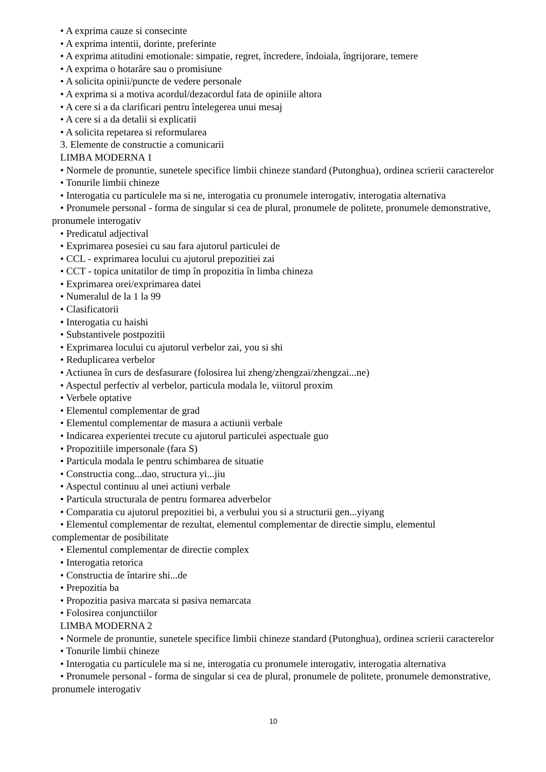• A exprima cauze si consecinte
• A exprima intentii, dorinte, preferinte
• A exprima atitudini emotionale: simpatie, regret, încredere, îndoiala, îngrijorare, temere
• A exprima o hotarâre sau o promisiune
• A solicita opinii/puncte de vedere personale
• A exprima si a motiva acordul/dezacordul fata de opiniile altora
• A cere si a da clarificari pentru întelegerea unui mesaj
• A cere si a da detalii si explicatii
• A solicita repetarea si reformularea
3. Elemente de constructie a comunicarii
LIMBA MODERNA 1
• Normele de pronuntie, sunetele specifice limbii chineze standard (Putonghua), ordinea scrierii caracterelor
• Tonurile limbii chineze
• Interogatia cu particulele ma si ne, interogatia cu pronumele interogativ, interogatia alternativa
• Pronumele personal - forma de singular si cea de plural, pronumele de politete, pronumele demonstrative, pronumele interogativ
• Predicatul adjectival
• Exprimarea posesiei cu sau fara ajutorul particulei de
• CCL - exprimarea locului cu ajutorul prepozitiei zai
• CCT - topica unitatilor de timp în propozitia în limba chineza
• Exprimarea orei/exprimarea datei
• Numeralul de la 1 la 99
• Clasificatorii
• Interogatia cu haishi
• Substantivele postpozitii
• Exprimarea locului cu ajutorul verbelor zai, you si shi
• Reduplicarea verbelor
• Actiunea în curs de desfasurare (folosirea lui zheng/zhengzai/zhengzai...ne)
• Aspectul perfectiv al verbelor, particula modala le, viitorul proxim
• Verbele optative
• Elementul complementar de grad
• Elementul complementar de masura a actiunii verbale
• Indicarea experientei trecute cu ajutorul particulei aspectuale guo
• Propozitiile impersonale (fara S)
• Particula modala le pentru schimbarea de situatie
• Constructia cong...dao, structura yi...jiu
• Aspectul continuu al unei actiuni verbale
• Particula structurala de pentru formarea adverbelor
• Comparatia cu ajutorul prepozitiei bi, a verbului you si a structurii gen...yiyang
• Elementul complementar de rezultat, elementul complementar de directie simplu, elementul complementar de posibilitate
• Elementul complementar de directie complex
• Interogatia retorica
• Constructia de întarire shi...de
• Prepozitia ba
• Propozitia pasiva marcata si pasiva nemarcata
• Folosirea conjunctiilor
LIMBA MODERNA 2
• Normele de pronuntie, sunetele specifice limbii chineze standard (Putonghua), ordinea scrierii caracterelor
• Tonurile limbii chineze
• Interogatia cu particulele ma si ne, interogatia cu pronumele interogativ, interogatia alternativa
• Pronumele personal - forma de singular si cea de plural, pronumele de politete, pronumele demonstrative, pronumele interogativ
10